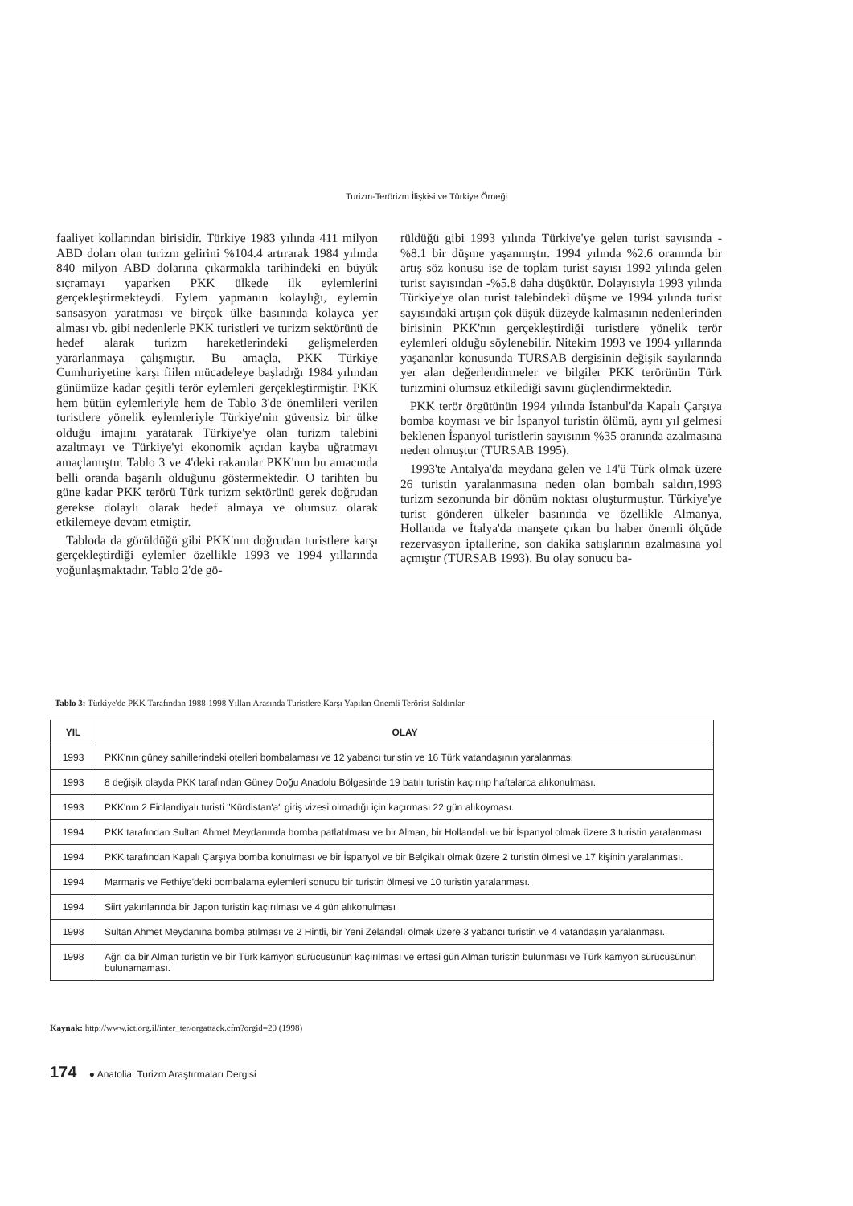Turizm-Terörizm İlişkisi ve Türkiye Örneği
faaliyet kollarından birisidir. Türkiye 1983 yılında 411 milyon ABD doları olan turizm gelirini %104.4 artırarak 1984 yılında 840 milyon ABD dolarına çıkarmakla tarihindeki en büyük sıçramayı yaparken PKK ülkede ilk eylemlerini gerçekleştirmekteydi. Eylem yapmanın kolaylığı, eylemin sansasyon yaratması ve birçok ülke basınında kolayca yer alması vb. gibi nedenlerle PKK turistleri ve turizm sektörünü de hedef alarak turizm hareketlerindeki gelişmelerden yararlanmaya çalışmıştır. Bu amaçla, PKK Türkiye Cumhuriyetine karşı fiilen mücadeleye başladığı 1984 yılından günümüze kadar çeşitli terör eylemleri gerçekleştirmiştir. PKK hem bütün eylemleriyle hem de Tablo 3'de önemlileri verilen turistlere yönelik eylemleriyle Türkiye'nin güvensiz bir ülke olduğu imajını yaratarak Türkiye'ye olan turizm talebini azaltmayı ve Türkiye'yi ekonomik açıdan kayba uğratmayı amaçlamıştır. Tablo 3 ve 4'deki rakamlar PKK'nın bu amacında belli oranda başarılı olduğunu göstermektedir. O tarihten bu güne kadar PKK terörü Türk turizm sektörünü gerek doğrudan gerekse dolaylı olarak hedef almaya ve olumsuz olarak etkilemeye devam etmiştir.
Tabloda da görüldüğü gibi PKK'nın doğrudan turistlere karşı gerçekleştirdiği eylemler özellikle 1993 ve 1994 yıllarında yoğunlaşmaktadır. Tablo 2'de gö-
rüldüğü gibi 1993 yılında Türkiye'ye gelen turist sayısında -%8.1 bir düşme yaşanmıştır. 1994 yılında %2.6 oranında bir artış söz konusu ise de toplam turist sayısı 1992 yılında gelen turist sayısından -%5.8 daha düşüktür. Dolayısıyla 1993 yılında Türkiye'ye olan turist talebindeki düşme ve 1994 yılında turist sayısındaki artışın çok düşük düzeyde kalmasının nedenlerinden birisinin PKK'nın gerçekleştirdiği turistlere yönelik terör eylemleri olduğu söylenebilir. Nitekim 1993 ve 1994 yıllarında yaşananlar konusunda TURSAB dergisinin değişik sayılarında yer alan değerlendirmeler ve bilgiler PKK terörünün Türk turizmini olumsuz etkilediği savını güçlendirmektedir.
PKK terör örgütünün 1994 yılında İstanbul'da Kapalı Çarşıya bomba koyması ve bir İspanyol turistin ölümü, aynı yıl gelmesi beklenen İspanyol turistlerin sayısının %35 oranında azalmasına neden olmuştur (TURSAB 1995).
1993'te Antalya'da meydana gelen ve 14'ü Türk olmak üzere 26 turistin yaralanmasına neden olan bombalı saldırı,1993 turizm sezonunda bir dönüm noktası oluşturmuştur. Türkiye'ye turist gönderen ülkeler basınında ve özellikle Almanya, Hollanda ve İtalya'da manşete çıkan bu haber önemli ölçüde rezervasyon iptallerine, son dakika satışlarının azalmasına yol açmıştır (TURSAB 1993). Bu olay sonucu ba-
Tablo 3: Türkiye'de PKK Tarafından 1988-1998 Yılları Arasında Turistlere Karşı Yapılan Önemli Terörist Saldırılar
| YIL | OLAY |
| --- | --- |
| 1993 | PKK'nın güney sahillerindeki otelleri bombalaması ve 12 yabancı turistin ve 16 Türk vatandaşının yaralanması |
| 1993 | 8 değişik olayda PKK tarafından Güney Doğu Anadolu Bölgesinde 19 batılı turistin kaçırılıp haftalarca alıkonulması. |
| 1993 | PKK'nın 2 Finlandiyalı turisti "Kürdistan'a" giriş vizesi olmadığı için kaçırması 22 gün alıkoyması. |
| 1994 | PKK tarafından Sultan Ahmet Meydanında bomba patlatılması ve bir Alman, bir Hollandalı ve bir İspanyol olmak üzere 3 turistin yaralanması |
| 1994 | PKK tarafından Kapalı Çarşıya bomba konulması ve bir İspanyol ve bir Belçikalı olmak üzere 2 turistin ölmesi ve 17 kişinin yaralanması. |
| 1994 | Marmaris ve Fethiye'deki bombalama eylemleri sonucu bir turistin ölmesi ve 10 turistin yaralanması. |
| 1994 | Siirt yakınlarında bir Japon turistin kaçırılması ve 4 gün alıkonulması |
| 1998 | Sultan Ahmet Meydanına bomba atılması ve 2 Hintli, bir Yeni Zelandalı olmak üzere 3 yabancı turistin ve 4 vatandaşın yaralanması. |
| 1998 | Ağrı da bir Alman turistin ve bir Türk kamyon sürücüsünün kaçırılması ve ertesi gün Alman turistin bulunması ve Türk kamyon sürücüsünün bulunamaması. |
Kaynak: http://www.ict.org.il/inter_ter/orgattack.cfm?orgid=20 (1998)
174 ● Anatolia: Turizm Araştırmaları Dergisi